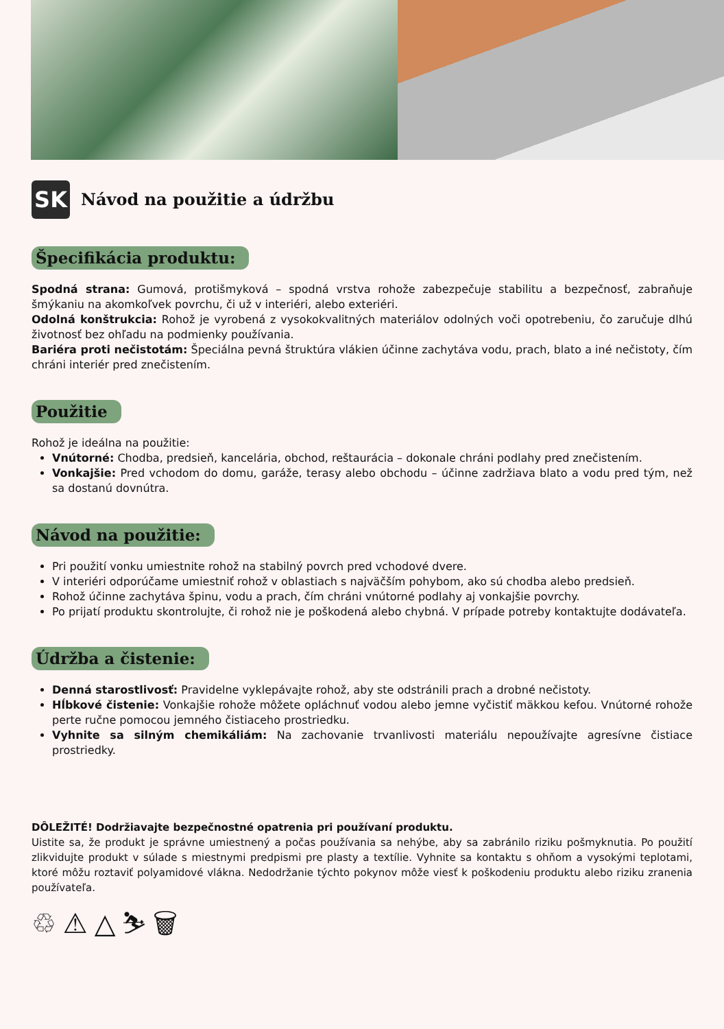SK
Návod na použitie a údržbu
Špecifikácia produktu:
Spodná strana: Gumová, protišmyková – spodná vrstva rohože zabezpečuje stabilitu a bezpečnosť, zabraňuje šmýkaniu na akomkoľvek povrchu, či už v interiéri, alebo exteriéri.
Odolná konštrukcia: Rohož je vyrobená z vysokokvalitných materiálov odolných voči opotrebeniu, čo zaručuje dlhú životnosť bez ohľadu na podmienky používania.
Bariéra proti nečistotám: Špeciálna pevná štruktúra vlákien účinne zachytáva vodu, prach, blato a iné nečistoty, čím chráni interiér pred znečistením.
Použitie
Rohož je ideálna na použitie:
Vnútorné: Chodba, predsieň, kancelária, obchod, reštaurácia – dokonale chráni podlahy pred znečistením.
Vonkajšie: Pred vchodom do domu, garáže, terasy alebo obchodu – účinne zadržiava blato a vodu pred tým, než sa dostanú dovnútra.
Návod na použitie:
Pri použití vonku umiestnite rohož na stabilný povrch pred vchodové dvere.
V interiéri odporúčame umiestniť rohož v oblastiach s najväčším pohybom, ako sú chodba alebo predsieň.
Rohož účinne zachytáva špinu, vodu a prach, čím chráni vnútorné podlahy aj vonkajšie povrchy.
Po prijatí produktu skontrolujte, či rohož nie je poškodená alebo chybná. V prípade potreby kontaktujte dodávateľa.
Údržba a čistenie:
Denná starostlivosť: Pravidelne vyklepávajte rohož, aby ste odstránili prach a drobné nečistoty.
Hĺbkové čistenie: Vonkajšie rohože môžete opláchnuť vodou alebo jemne vyčistiť mäkkou kefou. Vnútorné rohože perte ručne pomocou jemného čistiaceho prostriedku.
Vyhnite sa silným chemikáliám: Na zachovanie trvanlivosti materiálu nepoužívajte agresívne čistiace prostriedky.
DÔLEŽITÉ! Dodržiavajte bezpečnostné opatrenia pri používaní produktu.
Uistite sa, že produkt je správne umiestnený a počas používania sa nehýbe, aby sa zabránilo riziku pošmyknutia. Po použití zlikvidujte produkt v súlade s miestnymi predpismi pre plasty a textílie. Vyhnite sa kontaktu s ohňom a vysokými teplotami, ktoré môžu roztaviť polyamidové vlákna. Nedodržanie týchto pokynov môže viesť k poškodeniu produktu alebo riziku zranenia používateľa.
♲ ⚠ △ ⛷ 🗑